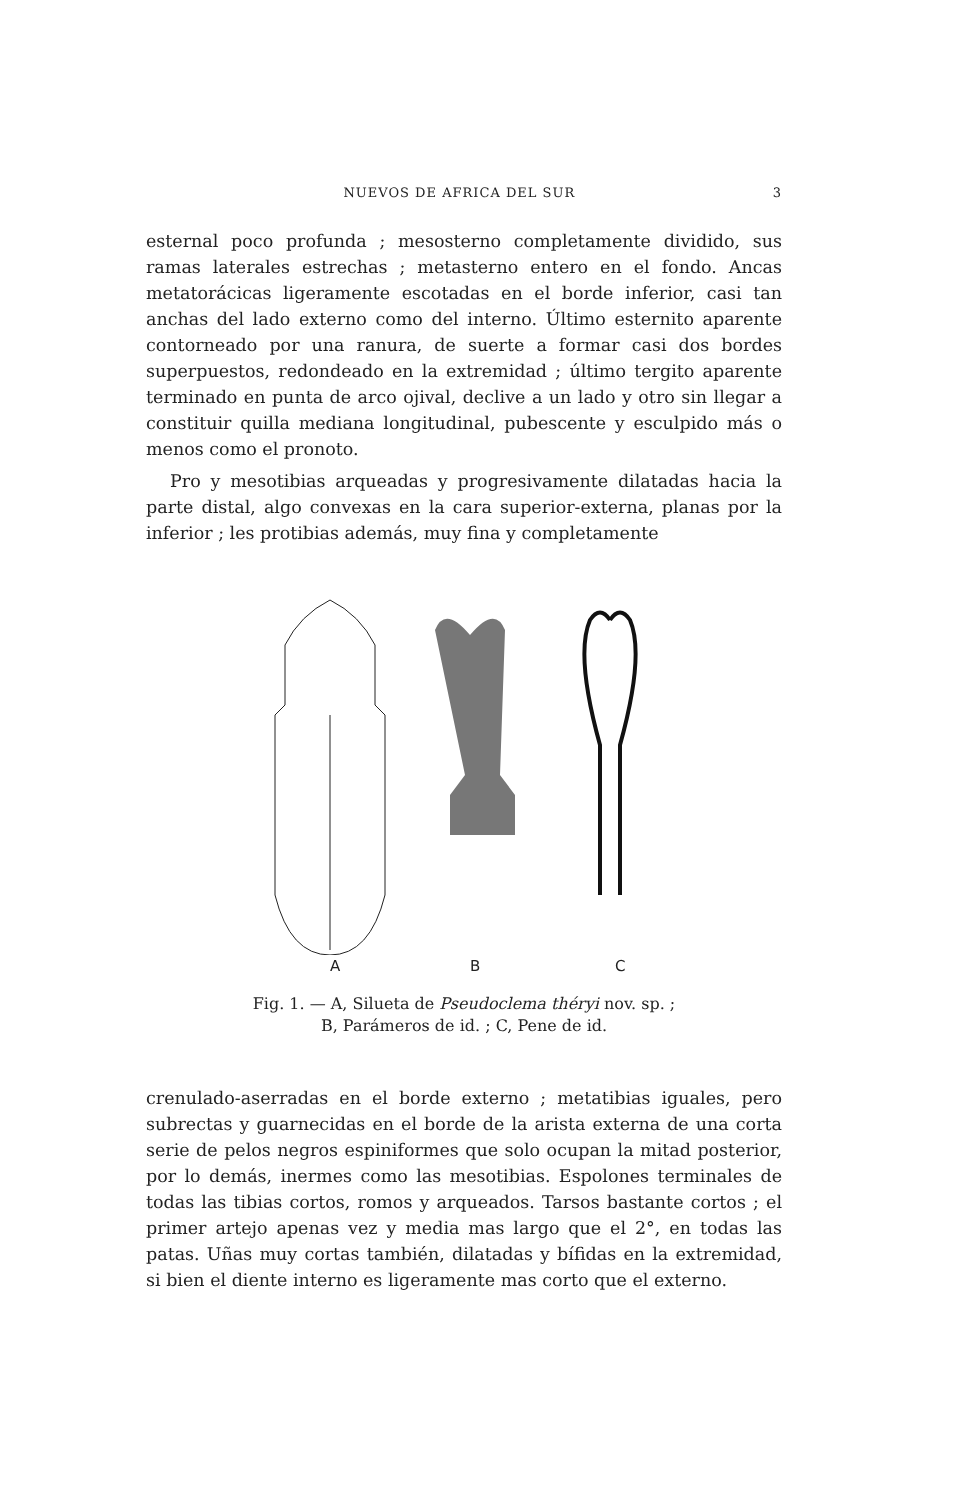NUEVOS DE AFRICA DEL SUR 3
esternal poco profunda ; mesosterno completamente dividido, sus ramas laterales estrechas ; metasterno entero en el fondo. Ancas metatorácicas ligeramente escotadas en el borde inferior, casi tan anchas del lado externo como del interno. Último esternito aparente contorneado por una ranura, de suerte a formar casi dos bordes superpuestos, redondeado en la extremidad ; último tergito aparente terminado en punta de arco ojival, declive a un lado y otro sin llegar a constituir quilla mediana longitudinal, pubescente y esculpido más o menos como el pronoto.
Pro y mesotibias arqueadas y progresivamente dilatadas hacia la parte distal, algo convexas en la cara superior-externa, planas por la inferior ; les protibias además, muy fina y completamente
A B C
Fig. 1. — A, Silueta de Pseudoclema théryi nov. sp. ;
B, Parámeros de id. ; C, Pene de id.
crenulado-aserradas en el borde externo ; metatibias iguales, pero subrectas y guarnecidas en el borde de la arista externa de una corta serie de pelos negros espiniformes que solo ocupan la mitad posterior, por lo demás, inermes como las mesotibias. Espolones terminales de todas las tibias cortos, romos y arqueados. Tarsos bastante cortos ; el primer artejo apenas vez y media mas largo que el 2°, en todas las patas. Uñas muy cortas también, dilatadas y bífidas en la extremidad, si bien el diente interno es ligeramente mas corto que el externo.